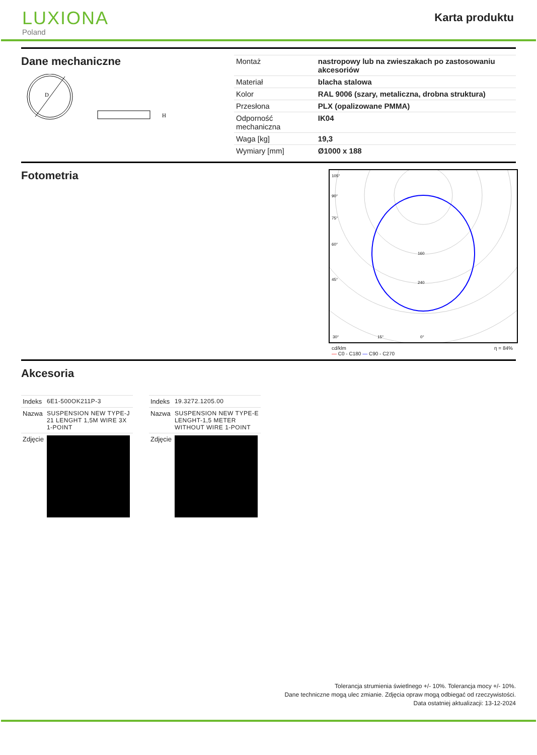LUXIONA
Poland
Karta produktu
Dane mechaniczne
D
H
| Montaż | nastropowy lub na zwieszakach po zastosowaniu akcesoriów |
| Materiał | blacha stalowa |
| Kolor | RAL 9006 (szary, metaliczna, drobna struktura) |
| Przesłona | PLX (opalizowane PMMA) |
| Odporność mechaniczna | IK04 |
| Waga [kg] | 19,3 |
| Wymiary [mm] | Ø1000 x 188 |
Fotometria
105°
90°
75°
60°
45°
30°
15°
0°
160
240
cd/klm
— C0 - C180 — C90 - C270 η = 84%
Akcesoria
| Indeks | 6E1-500OK211P-3 |
| Nazwa | SUSPENSION NEW TYPE-J 21 LENGHT 1,5M WIRE 3X 1-POINT |
| Zdjęcie | |
| Indeks | 19.3272.1205.00 |
| Nazwa | SUSPENSION NEW TYPE-E LENGHT-1,5 METER WITHOUT WIRE 1-POINT |
| Zdjęcie | |
Tolerancja strumienia świetlnego +/- 10%. Tolerancja mocy +/- 10%.
Dane techniczne mogą ulec zmianie. Zdjęcia opraw mogą odbiegać od rzeczywistości.
Data ostatniej aktualizacji: 13-12-2024